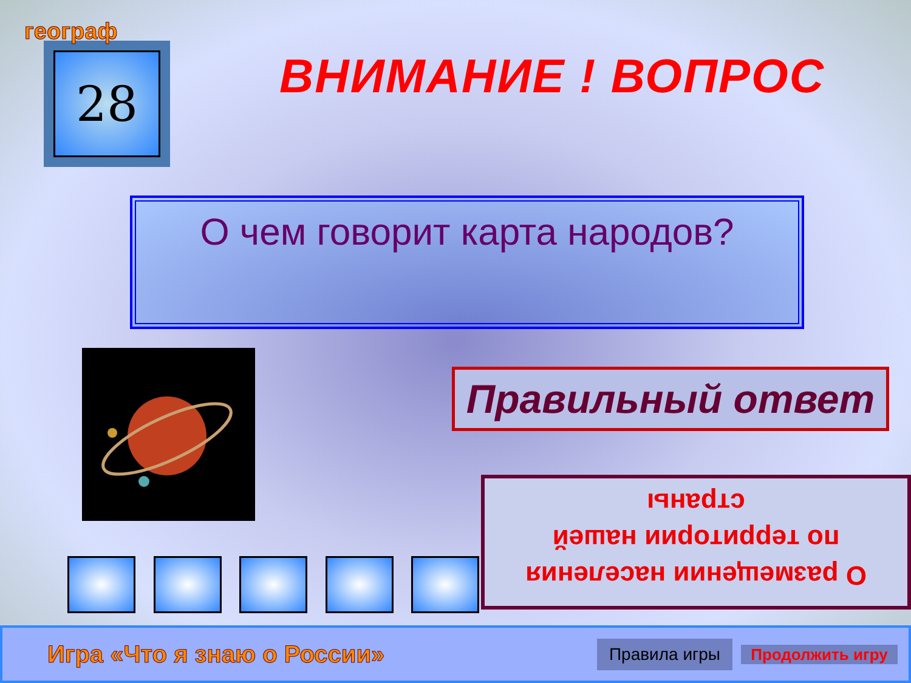географ
28
ВНИМАНИЕ ! ВОПРОС
О чем говорит карта народов?
Правильный ответ
О размещении населения
по территории нашей
страны
Игра «Что я знаю о России»
Правила игры
Продолжить игру